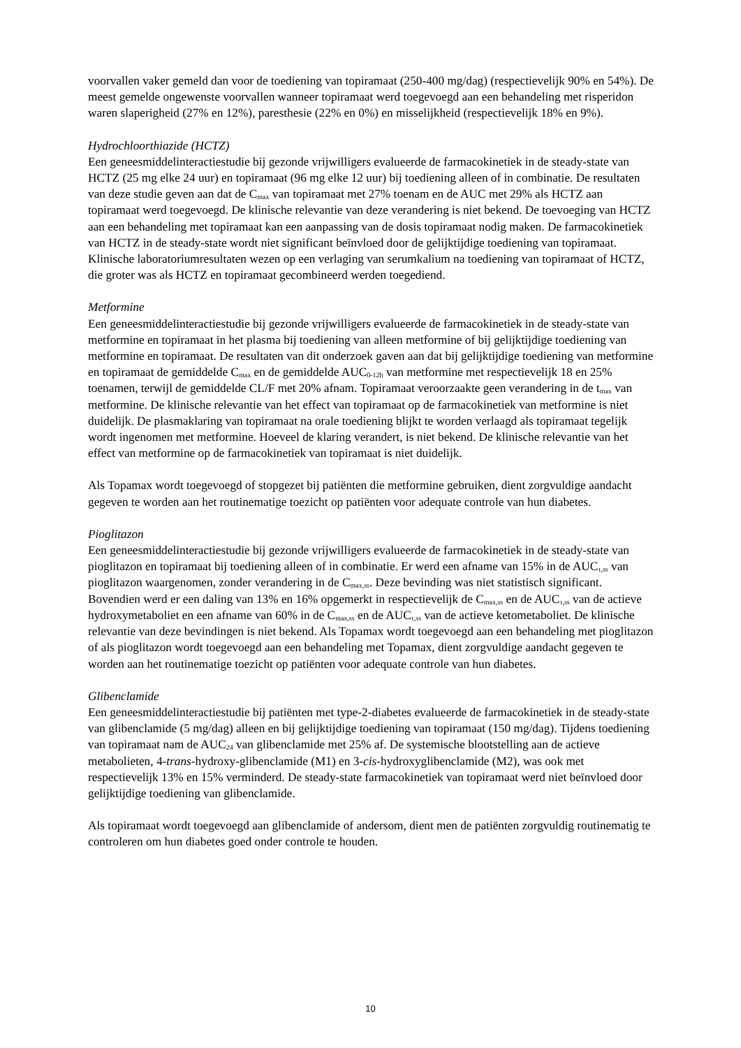voorvallen vaker gemeld dan voor de toediening van topiramaat (250-400 mg/dag) (respectievelijk 90% en 54%). De meest gemelde ongewenste voorvallen wanneer topiramaat werd toegevoegd aan een behandeling met risperidon waren slaperigheid (27% en 12%), paresthesie (22% en 0%) en misselijkheid (respectievelijk 18% en 9%).
Hydrochloorthiazide (HCTZ)
Een geneesmiddelinteractiestudie bij gezonde vrijwilligers evalueerde de farmacokinetiek in de steady-state van HCTZ (25 mg elke 24 uur) en topiramaat (96 mg elke 12 uur) bij toediening alleen of in combinatie. De resultaten van deze studie geven aan dat de C<sub>max</sub> van topiramaat met 27% toenam en de AUC met 29% als HCTZ aan topiramaat werd toegevoegd. De klinische relevantie van deze verandering is niet bekend. De toevoeging van HCTZ aan een behandeling met topiramaat kan een aanpassing van de dosis topiramaat nodig maken. De farmacokinetiek van HCTZ in de steady-state wordt niet significant beïnvloed door de gelijktijdige toediening van topiramaat. Klinische laboratoriumresultaten wezen op een verlaging van serumkalium na toediening van topiramaat of HCTZ, die groter was als HCTZ en topiramaat gecombineerd werden toegediend.
Metformine
Een geneesmiddelinteractiestudie bij gezonde vrijwilligers evalueerde de farmacokinetiek in de steady-state van metformine en topiramaat in het plasma bij toediening van alleen metformine of bij gelijktijdige toediening van metformine en topiramaat. De resultaten van dit onderzoek gaven aan dat bij gelijktijdige toediening van metformine en topiramaat de gemiddelde C<sub>max</sub> en de gemiddelde AUC<sub>0-12h</sub> van metformine met respectievelijk 18 en 25% toenamen, terwijl de gemiddelde CL/F met 20% afnam. Topiramaat veroorzaakte geen verandering in de t<sub>max</sub> van metformine. De klinische relevantie van het effect van topiramaat op de farmacokinetiek van metformine is niet duidelijk. De plasmaklaring van topiramaat na orale toediening blijkt te worden verlaagd als topiramaat tegelijk wordt ingenomen met metformine. Hoeveel de klaring verandert, is niet bekend. De klinische relevantie van het effect van metformine op de farmacokinetiek van topiramaat is niet duidelijk.
Als Topamax wordt toegevoegd of stopgezet bij patiënten die metformine gebruiken, dient zorgvuldige aandacht gegeven te worden aan het routinematige toezicht op patiënten voor adequate controle van hun diabetes.
Pioglitazon
Een geneesmiddelinteractiestudie bij gezonde vrijwilligers evalueerde de farmacokinetiek in de steady-state van pioglitazon en topiramaat bij toediening alleen of in combinatie. Er werd een afname van 15% in de AUC<sub>τ,ss</sub> van pioglitazon waargenomen, zonder verandering in de C<sub>max,ss</sub>. Deze bevinding was niet statistisch significant. Bovendien werd er een daling van 13% en 16% opgemerkt in respectievelijk de C<sub>max,ss</sub> en de AUC<sub>τ,ss</sub> van de actieve hydroxymetaboliet en een afname van 60% in de C<sub>max,ss</sub> en de AUC<sub>τ,ss</sub> van de actieve ketometaboliet. De klinische relevantie van deze bevindingen is niet bekend. Als Topamax wordt toegevoegd aan een behandeling met pioglitazon of als pioglitazon wordt toegevoegd aan een behandeling met Topamax, dient zorgvuldige aandacht gegeven te worden aan het routinematige toezicht op patiënten voor adequate controle van hun diabetes.
Glibenclamide
Een geneesmiddelinteractiestudie bij patiënten met type-2-diabetes evalueerde de farmacokinetiek in de steady-state van glibenclamide (5 mg/dag) alleen en bij gelijktijdige toediening van topiramaat (150 mg/dag). Tijdens toediening van topiramaat nam de AUC<sub>24</sub> van glibenclamide met 25% af. De systemische blootstelling aan de actieve metabolieten, 4-trans-hydroxy-glibenclamide (M1) en 3-cis-hydroxyglibenclamide (M2), was ook met respectievelijk 13% en 15% verminderd. De steady-state farmacokinetiek van topiramaat werd niet beïnvloed door gelijktijdige toediening van glibenclamide.
Als topiramaat wordt toegevoegd aan glibenclamide of andersom, dient men de patiënten zorgvuldig routinematig te controleren om hun diabetes goed onder controle te houden.
10